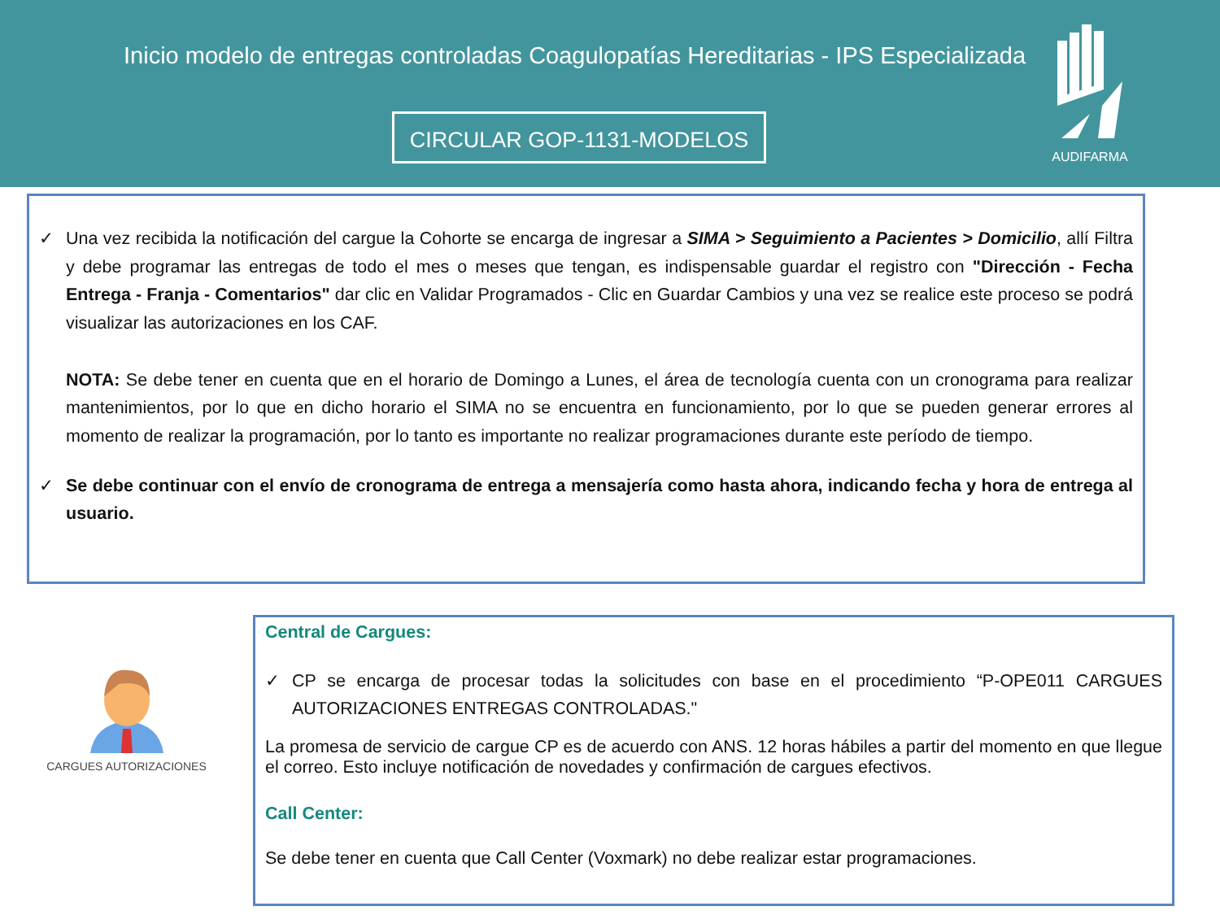Inicio modelo de entregas controladas Coagulopatías Hereditarias - IPS Especializada
CIRCULAR GOP-1131-MODELOS
AUDIFARMA
✓ Una vez recibida la notificación del cargue la Cohorte se encarga de ingresar a SIMA > Seguimiento a Pacientes > Domicilio, allí Filtra y debe programar las entregas de todo el mes o meses que tengan, es indispensable guardar el registro con "Dirección - Fecha Entrega - Franja - Comentarios" dar clic en Validar Programados - Clic en Guardar Cambios y una vez se realice este proceso se podrá visualizar las autorizaciones en los CAF.
NOTA: Se debe tener en cuenta que en el horario de Domingo a Lunes, el área de tecnología cuenta con un cronograma para realizar mantenimientos, por lo que en dicho horario el SIMA no se encuentra en funcionamiento, por lo que se pueden generar errores al momento de realizar la programación, por lo tanto es importante no realizar programaciones durante este período de tiempo.
✓ Se debe continuar con el envío de cronograma de entrega a mensajería como hasta ahora, indicando fecha y hora de entrega al usuario.
CARGUES AUTORIZACIONES
Central de Cargues:
✓ CP se encarga de procesar todas la solicitudes con base en el procedimiento “P-OPE011 CARGUES AUTORIZACIONES ENTREGAS CONTROLADAS."
La promesa de servicio de cargue CP es de acuerdo con ANS. 12 horas hábiles a partir del momento en que llegue el correo. Esto incluye notificación de novedades y confirmación de cargues efectivos.
Call Center:
Se debe tener en cuenta que Call Center (Voxmark) no debe realizar estar programaciones.